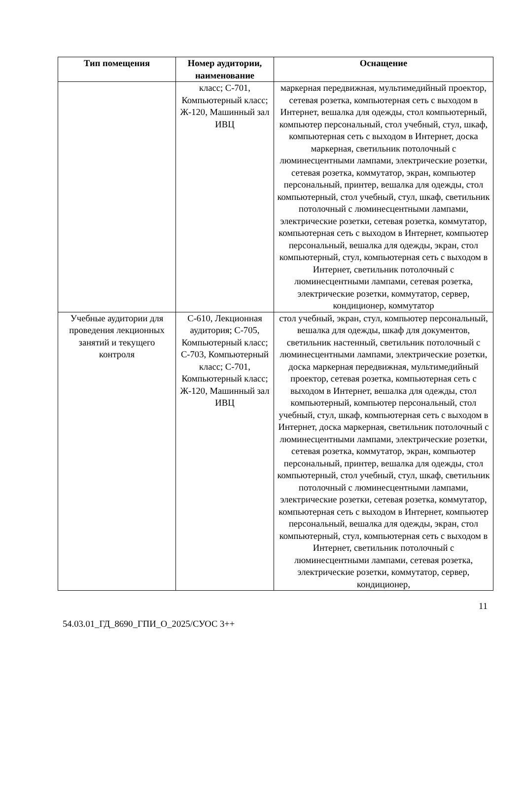| Тип помещения | Номер аудитории, наименование | Оснащение |
| --- | --- | --- |
| | класс; С-701, Компьютерный класс; Ж-120, Машинный зал ИВЦ | маркерная передвижная, мультимедийный проектор, сетевая розетка, компьютерная сеть с выходом в Интернет, вешалка для одежды, стол компьютерный, компьютер персональный, стол учебный, стул, шкаф, компьютерная сеть с выходом в Интернет, доска маркерная, светильник потолочный с люминесцентными лампами, электрические розетки, сетевая розетка, коммутатор, экран, компьютер персональный, принтер, вешалка для одежды, стол компьютерный, стол учебный, стул, шкаф, светильник потолочный с люминесцентными лампами, электрические розетки, сетевая розетка, коммутатор, компьютерная сеть с выходом в Интернет, компьютер персональный, вешалка для одежды, экран, стол компьютерный, стул, компьютерная сеть с выходом в Интернет, светильник потолочный с люминесцентными лампами, сетевая розетка, электрические розетки, коммутатор, сервер, кондиционер, коммутатор |
| Учебные аудитории для проведения лекционных занятий и текущего контроля | С-610, Лекционная аудитория; С-705, Компьютерный класс; С-703, Компьютерный класс; С-701, Компьютерный класс; Ж-120, Машинный зал ИВЦ | стол учебный, экран, стул, компьютер персональный, вешалка для одежды, шкаф для документов, светильник настенный, светильник потолочный с люминесцентными лампами, электрические розетки, доска маркерная передвижная, мультимедийный проектор, сетевая розетка, компьютерная сеть с выходом в Интернет, вешалка для одежды, стол компьютерный, компьютер персональный, стол учебный, стул, шкаф, компьютерная сеть с выходом в Интернет, доска маркерная, светильник потолочный с люминесцентными лампами, электрические розетки, сетевая розетка, коммутатор, экран, компьютер персональный, принтер, вешалка для одежды, стол компьютерный, стол учебный, стул, шкаф, светильник потолочный с люминесцентными лампами, электрические розетки, сетевая розетка, коммутатор, компьютерная сеть с выходом в Интернет, компьютер персональный, вешалка для одежды, экран, стол компьютерный, стул, компьютерная сеть с выходом в Интернет, светильник потолочный с люминесцентными лампами, сетевая розетка, электрические розетки, коммутатор, сервер, кондиционер, |
11
54.03.01_ГД_8690_ГПИ_О_2025/СУОС 3++